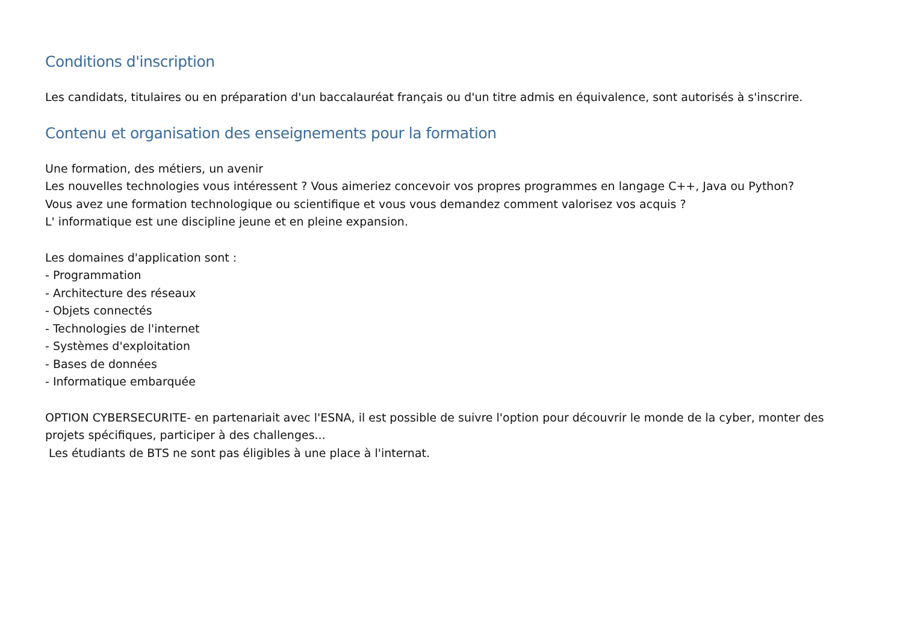Conditions d'inscription
Les candidats, titulaires ou en préparation d'un baccalauréat français ou d'un titre admis en équivalence, sont autorisés à s'inscrire.
Contenu et organisation des enseignements pour la formation
Une formation, des métiers, un avenir
Les nouvelles technologies vous intéressent ? Vous aimeriez concevoir vos propres programmes en langage C++, Java ou Python?
Vous avez une formation technologique ou scientifique et vous vous demandez comment valorisez vos acquis ?
L' informatique est une discipline jeune et en pleine expansion.
Les domaines d'application sont :
- Programmation
- Architecture des réseaux
- Objets connectés
- Technologies de l'internet
- Systèmes d'exploitation
- Bases de données
- Informatique embarquée
OPTION CYBERSECURITE- en partenariait avec l'ESNA, il est possible de suivre l'option pour découvrir le monde de la cyber, monter des projets spécifiques, participer à des challenges...
Les étudiants de BTS ne sont pas éligibles à une place à l'internat.